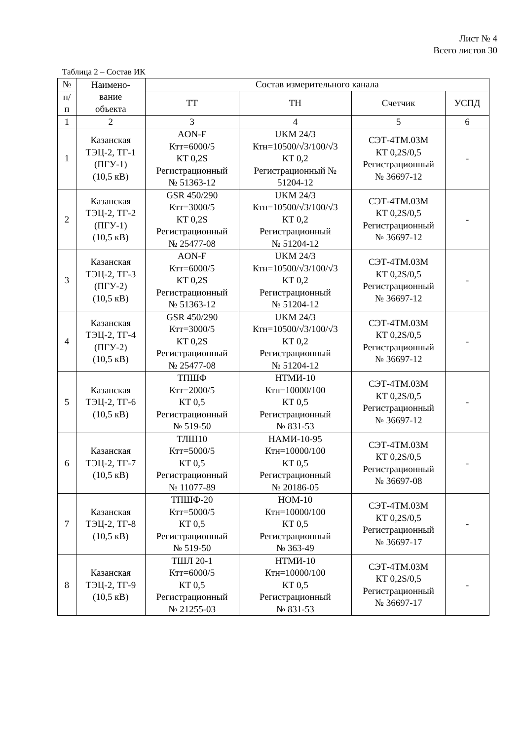Лист № 4
Всего листов 30
Таблица 2 – Состав ИК
| № | Наимено- вание объекта | Состав измерительного канала | | | |
| --- | --- | --- | --- | --- | --- |
| п/ п | | ТТ | ТН | Счетчик | УСПД |
| 1 | 2 | 3 | 4 | 5 | 6 |
| 1 | Казанская ТЭЦ-2, ТГ-1 (ПГУ-1) (10,5 кВ) | AON-F Ктт=6000/5 КТ 0,2S Регистрационный № 51363-12 | UKM 24/3 Ктн=10500/√3/100/√3 КТ 0,2 Регистрационный № 51204-12 | СЭТ-4ТМ.03М КТ 0,2S/0,5 Регистрационный № 36697-12 | - |
| 2 | Казанская ТЭЦ-2, ТГ-2 (ПГУ-1) (10,5 кВ) | GSR 450/290 Ктт=3000/5 КТ 0,2S Регистрационный № 25477-08 | UKM 24/3 Ктн=10500/√3/100/√3 КТ 0,2 Регистрационный № 51204-12 | СЭТ-4ТМ.03М КТ 0,2S/0,5 Регистрационный № 36697-12 | - |
| 3 | Казанская ТЭЦ-2, ТГ-3 (ПГУ-2) (10,5 кВ) | AON-F Ктт=6000/5 КТ 0,2S Регистрационный № 51363-12 | UKM 24/3 Ктн=10500/√3/100/√3 КТ 0,2 Регистрационный № 51204-12 | СЭТ-4ТМ.03М КТ 0,2S/0,5 Регистрационный № 36697-12 | - |
| 4 | Казанская ТЭЦ-2, ТГ-4 (ПГУ-2) (10,5 кВ) | GSR 450/290 Ктт=3000/5 КТ 0,2S Регистрационный № 25477-08 | UKM 24/3 Ктн=10500/√3/100/√3 КТ 0,2 Регистрационный № 51204-12 | СЭТ-4ТМ.03М КТ 0,2S/0,5 Регистрационный № 36697-12 | - |
| 5 | Казанская ТЭЦ-2, ТГ-6 (10,5 кВ) | ТПШФ Ктт=2000/5 КТ 0,5 Регистрационный № 519-50 | НТМИ-10 Ктн=10000/100 КТ 0,5 Регистрационный № 831-53 | СЭТ-4ТМ.03М КТ 0,2S/0,5 Регистрационный № 36697-12 | - |
| 6 | Казанская ТЭЦ-2, ТГ-7 (10,5 кВ) | ТЛШ10 Ктт=5000/5 КТ 0,5 Регистрационный № 11077-89 | НАМИ-10-95 Ктн=10000/100 КТ 0,5 Регистрационный № 20186-05 | СЭТ-4ТМ.03М КТ 0,2S/0,5 Регистрационный № 36697-08 | - |
| 7 | Казанская ТЭЦ-2, ТГ-8 (10,5 кВ) | ТПШФ-20 Ктт=5000/5 КТ 0,5 Регистрационный № 519-50 | НОМ-10 Ктн=10000/100 КТ 0,5 Регистрационный № 363-49 | СЭТ-4ТМ.03М КТ 0,2S/0,5 Регистрационный № 36697-17 | - |
| 8 | Казанская ТЭЦ-2, ТГ-9 (10,5 кВ) | ТШЛ 20-1 Ктт=6000/5 КТ 0,5 Регистрационный № 21255-03 | НТМИ-10 Ктн=10000/100 КТ 0,5 Регистрационный № 831-53 | СЭТ-4ТМ.03М КТ 0,2S/0,5 Регистрационный № 36697-17 | - |